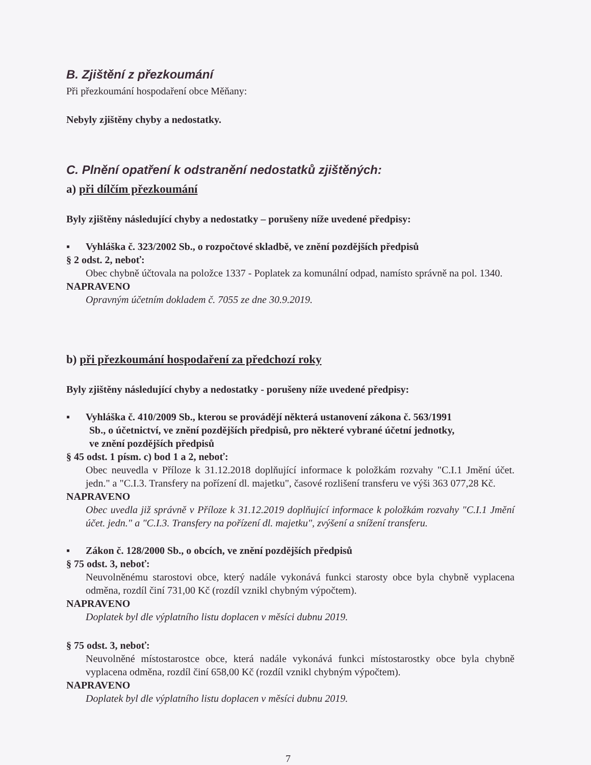B. Zjištění z přezkoumání
Při přezkoumání hospodaření obce Měňany:
Nebyly zjištěny chyby a nedostatky.
C. Plnění opatření k odstranění nedostatků zjištěných:
a) při dílčím přezkoumání
Byly zjištěny následující chyby a nedostatky – porušeny níže uvedené předpisy:
▪ Vyhláška č. 323/2002 Sb., o rozpočtové skladbě, ve znění pozdějších předpisů
§ 2 odst. 2, neboť:
Obec chybně účtovala na položce 1337 - Poplatek za komunální odpad, namísto správně na pol. 1340.
NAPRAVENO
Opravným účetním dokladem č. 7055 ze dne 30.9.2019.
b) při přezkoumání hospodaření za předchozí roky
Byly zjištěny následující chyby a nedostatky - porušeny níže uvedené předpisy:
▪ Vyhláška č. 410/2009 Sb., kterou se provádějí některá ustanovení zákona č. 563/1991
Sb., o účetnictví, ve znění pozdějších předpisů, pro některé vybrané účetní jednotky,
ve znění pozdějších předpisů
§ 45 odst. 1 písm. c) bod 1 a 2, neboť:
Obec neuvedla v Příloze k 31.12.2018 doplňující informace k položkám rozvahy "C.I.1 Jmění účet. jedn." a "C.I.3. Transfery na pořízení dl. majetku", časové rozlišení transferu ve výši 363 077,28 Kč.
NAPRAVENO
Obec uvedla již správně v Příloze k 31.12.2019 doplňující informace k položkám rozvahy "C.I.1 Jmění účet. jedn." a "C.I.3. Transfery na pořízení dl. majetku", zvýšení a snížení transferu.
▪ Zákon č. 128/2000 Sb., o obcích, ve znění pozdějších předpisů
§ 75 odst. 3, neboť:
Neuvolněnému starostovi obce, který nadále vykonává funkci starosty obce byla chybně vyplacena odměna, rozdíl činí 731,00 Kč (rozdíl vznikl chybným výpočtem).
NAPRAVENO
Doplatek byl dle výplatního listu doplacen v měsíci dubnu 2019.
§ 75 odst. 3, neboť:
Neuvolněné místostarostce obce, která nadále vykonává funkci místostarostky obce byla chybně vyplacena odměna, rozdíl činí 658,00 Kč (rozdíl vznikl chybným výpočtem).
NAPRAVENO
Doplatek byl dle výplatního listu doplacen v měsíci dubnu 2019.
7